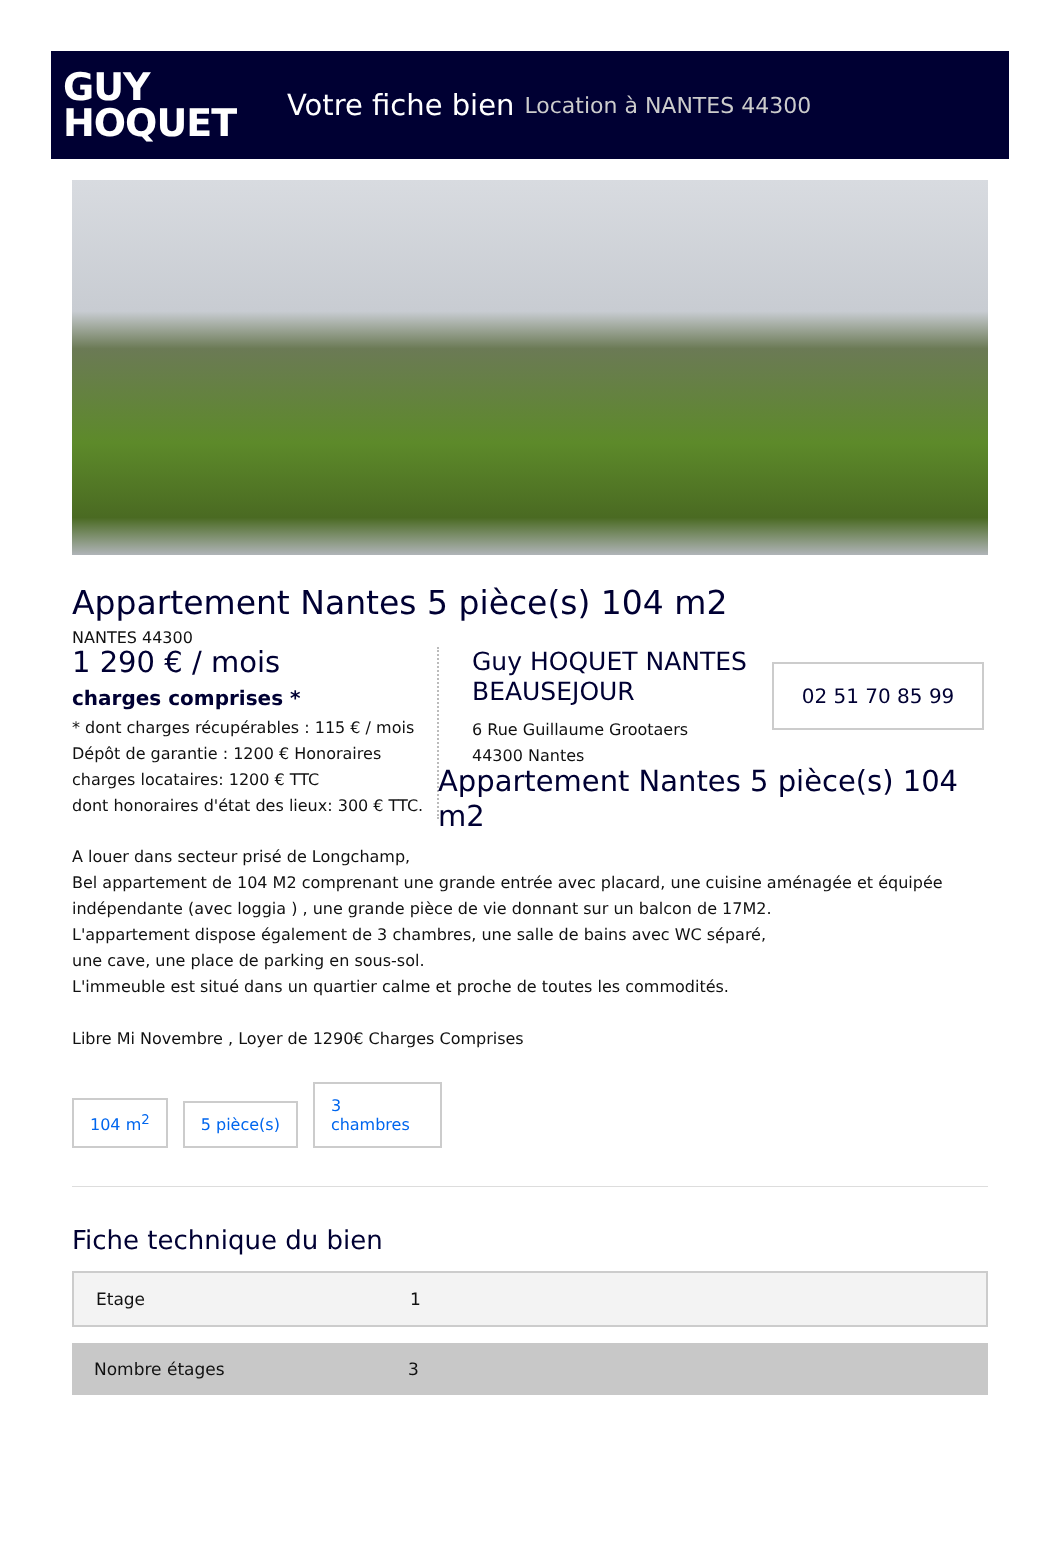GUY
HOQUET
Votre fiche bien Location à NANTES 44300
Appartement Nantes 5 pièce(s) 104 m2
NANTES 44300
1 290 € / mois
charges comprises *
* dont charges récupérables : 115 € / mois
Dépôt de garantie : 1200 € Honoraires charges locataires: 1200 € TTC
dont honoraires d'état des lieux: 300 € TTC.
Guy HOQUET NANTES BEAUSEJOUR
6 Rue Guillaume Grootaers
44300 Nantes
02 51 70 85 99
Appartement Nantes 5 pièce(s) 104 m2
A louer dans secteur prisé de Longchamp,
Bel appartement de 104 M2 comprenant une grande entrée avec placard, une cuisine aménagée et équipée indépendante (avec loggia ) , une grande pièce de vie donnant sur un balcon de 17M2.
L'appartement dispose également de 3 chambres, une salle de bains avec WC séparé,
une cave, une place de parking en sous-sol.
L'immeuble est situé dans un quartier calme et proche de toutes les commodités.
Libre Mi Novembre , Loyer de 1290€ Charges Comprises
104 m<sup>2</sup>
5 pièce(s)
3
chambres
Fiche technique du bien
| Etage | 1 |
| Nombre étages | 3 |